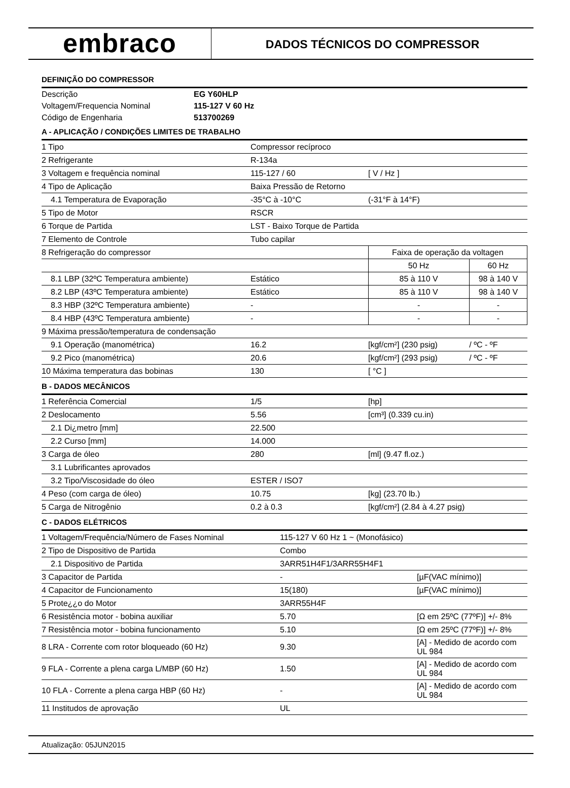embraco
DADOS TÉCNICOS DO COMPRESSOR
DEFINIÇÃO DO COMPRESSOR
| Descrição | EG Y60HLP |
| Voltagem/Frequencia Nominal | 115-127 V 60 Hz |
| Código de Engenharia | 513700269 |
A - APLICAÇÃO / CONDIÇÕES LIMITES DE TRABALHO
| 1 Tipo | Compressor recíproco | | |
| 2 Refrigerante | R-134a | | |
| 3 Voltagem e frequência nominal | 115-127 / 60 | [ V / Hz ] | |
| 4 Tipo de Aplicação | Baixa Pressão de Retorno | | |
| 4.1 Temperatura de Evaporação | -35°C à -10°C | (-31°F à 14°F) | |
| 5 Tipo de Motor | RSCR | | |
| 6 Torque de Partida | LST - Baixo Torque de Partida | | |
| 7 Elemento de Controle | Tubo capilar | | |
| 8 Refrigeração do compressor | | Faixa de operação da voltagen | |
| | | 50 Hz | 60 Hz |
| 8.1 LBP (32ºC Temperatura ambiente) | Estático | 85 à 110 V | 98 à 140 V |
| 8.2 LBP (43ºC Temperatura ambiente) | Estático | 85 à 110 V | 98 à 140 V |
| 8.3 HBP (32ºC Temperatura ambiente) | - | - | - |
| 8.4 HBP (43ºC Temperatura ambiente) | - | - | - |
| 9 Máxima pressão/temperatura de condensação | | | |
| 9.1 Operação (manométrica) | 16.2 | [kgf/cm²] (230 psig) | / ºC - ºF |
| 9.2 Pico (manométrica) | 20.6 | [kgf/cm²] (293 psig) | / ºC - ºF |
| 10 Máxima temperatura das bobinas | 130 | [ °C ] | |
B - DADOS MECÂNICOS
| 1 Referência Comercial | 1/5 | [hp] |
| 2 Deslocamento | 5.56 | [cm³] (0.339 cu.in) |
| 2.1 Di¿metro [mm] | 22.500 | |
| 2.2 Curso [mm] | 14.000 | |
| 3 Carga de óleo | 280 | [ml] (9.47 fl.oz.) |
| 3.1 Lubrificantes aprovados | | |
| 3.2 Tipo/Viscosidade do óleo | ESTER / ISO7 | |
| 4 Peso (com carga de óleo) | 10.75 | [kg] (23.70 lb.) |
| 5 Carga de Nitrogênio | 0.2 à 0.3 | [kgf/cm²] (2.84 à 4.27 psig) |
C - DADOS ELÉTRICOS
| 1 Voltagem/Frequência/Número de Fases Nominal | 115-127 V 60 Hz 1 ~ (Monofásico) | |
| 2 Tipo de Dispositivo de Partida | Combo | |
| 2.1 Dispositivo de Partida | 3ARR51H4F1/3ARR55H4F1 | |
| 3 Capacitor de Partida | - | [µF(VAC mínimo)] |
| 4 Capacitor de Funcionamento | 15(180) | [µF(VAC mínimo)] |
| 5 Prote¿¿o do Motor | 3ARR55H4F | |
| 6 Resistência motor - bobina auxiliar | 5.70 | [Ω em 25ºC (77ºF)] +/- 8% |
| 7 Resistência motor - bobina funcionamento | 5.10 | [Ω em 25ºC (77ºF)] +/- 8% |
| 8 LRA - Corrente com rotor bloqueado (60 Hz) | 9.30 | [A] - Medido de acordo com UL 984 |
| 9 FLA - Corrente a plena carga L/MBP (60 Hz) | 1.50 | [A] - Medido de acordo com UL 984 |
| 10 FLA - Corrente a plena carga HBP (60 Hz) | - | [A] - Medido de acordo com UL 984 |
| 11 Institudos de aprovação | UL | |
Atualização: 05JUN2015